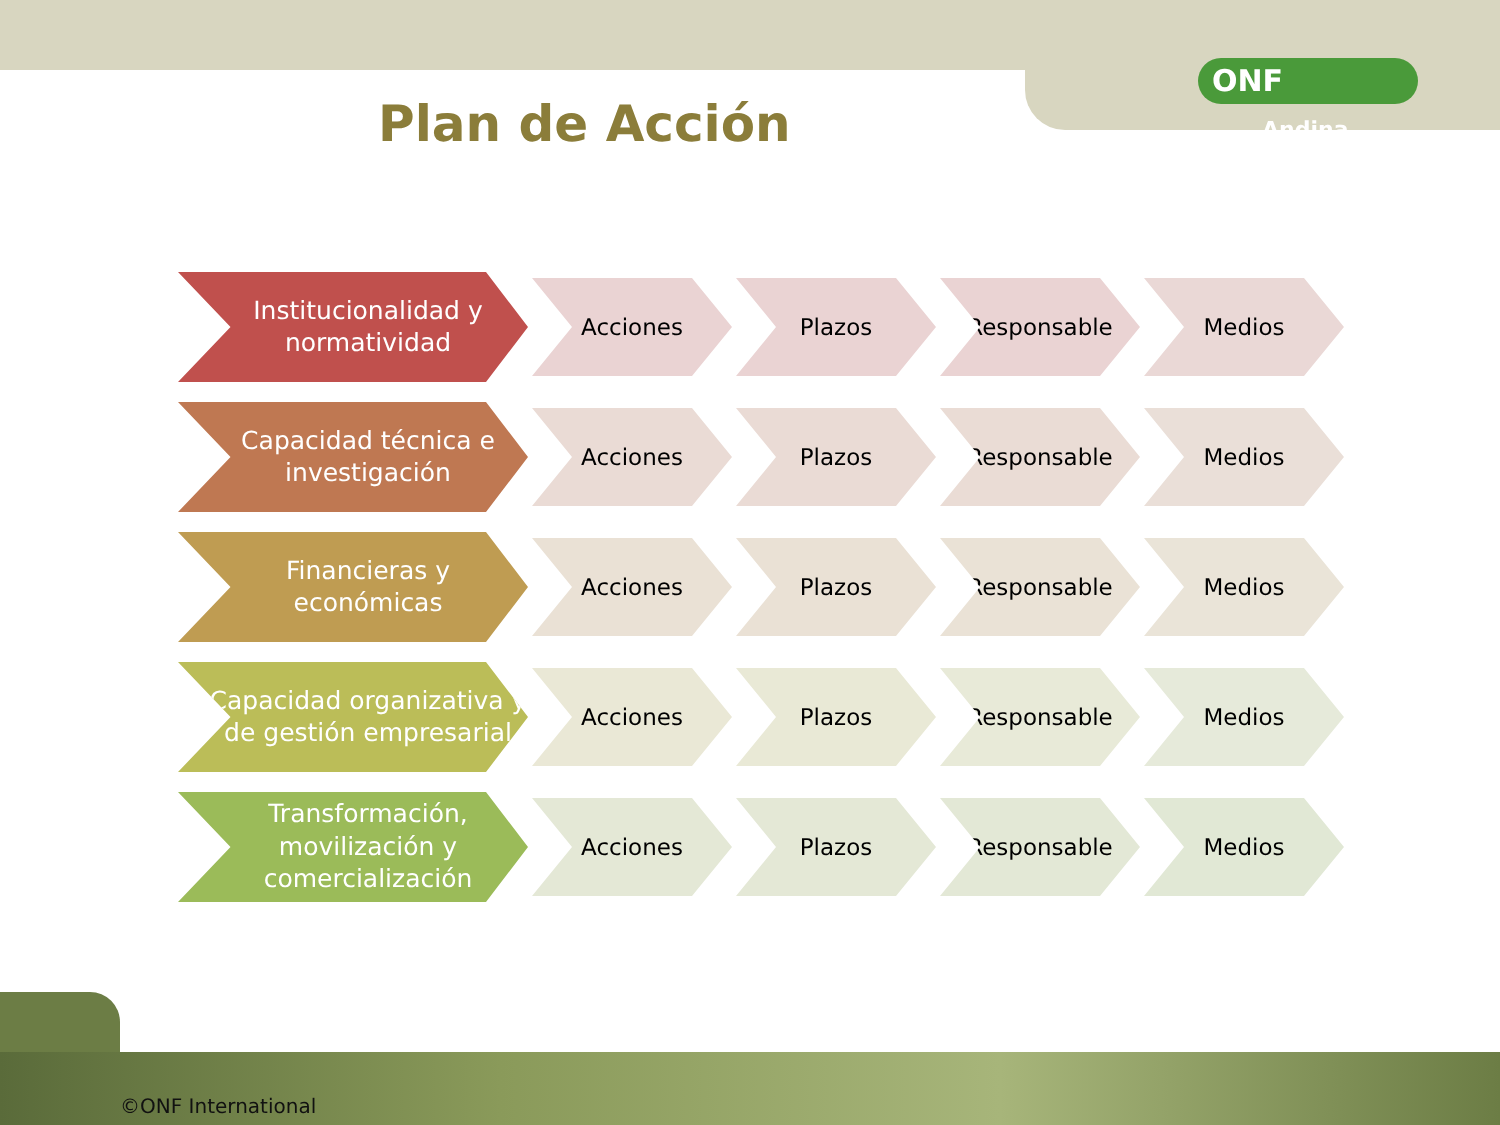ONF Andina
Plan de Acción
Institucionalidad y normatividad
Acciones Plazos Responsable Medios
Capacidad técnica e investigación
Acciones Plazos Responsable Medios
Financieras y económicas
Acciones Plazos Responsable Medios
Capacidad organizativa y de gestión empresarial
Acciones Plazos Responsable Medios
Transformación, movilización y comercialización
Acciones Plazos Responsable Medios
©ONF International